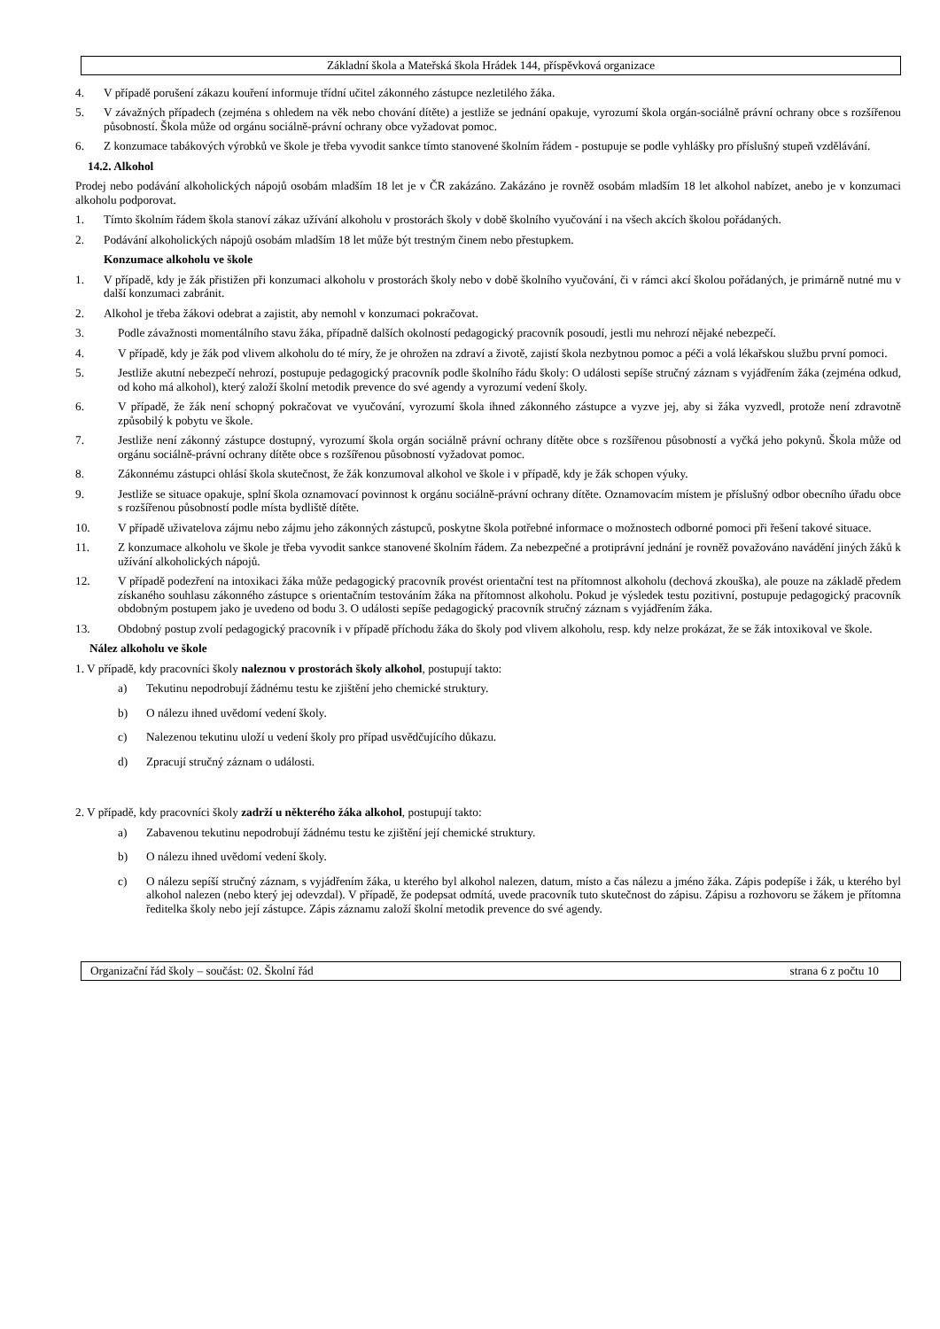Základní škola a Mateřská škola Hrádek 144, příspěvková organizace
4. V případě porušení zákazu kouření informuje třídní učitel zákonného zástupce nezletilého žáka.
5. V závažných případech (zejména s ohledem na věk nebo chování dítěte) a jestliže se jednání opakuje, vyrozumí škola orgán-sociálně právní ochrany obce s rozšířenou působností. Škola může od orgánu sociálně-právní ochrany obce vyžadovat pomoc.
6. Z konzumace tabákových výrobků ve škole je třeba vyvodit sankce tímto stanovené školním řádem - postupuje se podle vyhlášky pro příslušný stupeň vzdělávání.
14.2. Alkohol
Prodej nebo podávání alkoholických nápojů osobám mladším 18 let je v ČR zakázáno. Zakázáno je rovněž osobám mladším 18 let alkohol nabízet, anebo je v konzumaci alkoholu podporovat.
1. Tímto školním řádem škola stanoví zákaz užívání alkoholu v prostorách školy v době školního vyučování i na všech akcích školou pořádaných.
2. Podávání alkoholických nápojů osobám mladším 18 let může být trestným činem nebo přestupkem.
Konzumace alkoholu ve škole
1. V případě, kdy je žák přistižen při konzumaci alkoholu v prostorách školy nebo v době školního vyučování, či v rámci akcí školou pořádaných, je primárně nutné mu v další konzumaci zabránit.
2. Alkohol je třeba žákovi odebrat a zajistit, aby nemohl v konzumaci pokračovat.
3. Podle závažnosti momentálního stavu žáka, případně dalších okolností pedagogický pracovník posoudí, jestli mu nehrozí nějaké nebezpečí.
4. V případě, kdy je žák pod vlivem alkoholu do té míry, že je ohrožen na zdraví a životě, zajistí škola nezbytnou pomoc a péči a volá lékařskou službu první pomoci.
5. Jestliže akutní nebezpečí nehrozí, postupuje pedagogický pracovník podle školního řádu školy: O události sepíše stručný záznam s vyjádřením žáka (zejména odkud, od koho má alkohol), který založí školní metodik prevence do své agendy a vyrozumí vedení školy.
6. V případě, že žák není schopný pokračovat ve vyučování, vyrozumí škola ihned zákonného zástupce a vyzve jej, aby si žáka vyzvedl, protože není zdravotně způsobilý k pobytu ve škole.
7. Jestliže není zákonný zástupce dostupný, vyrozumí škola orgán sociálně právní ochrany dítěte obce s rozšířenou působností a vyčká jeho pokynů. Škola může od orgánu sociálně-právní ochrany dítěte obce s rozšířenou působností vyžadovat pomoc.
8. Zákonnému zástupci ohlásí škola skutečnost, že žák konzumoval alkohol ve škole i v případě, kdy je žák schopen výuky.
9. Jestliže se situace opakuje, splní škola oznamovací povinnost k orgánu sociálně-právní ochrany dítěte. Oznamovacím místem je příslušný odbor obecního úřadu obce s rozšířenou působností podle místa bydliště dítěte.
10. V případě uživatelova zájmu nebo zájmu jeho zákonných zástupců, poskytne škola potřebné informace o možnostech odborné pomoci při řešení takové situace.
11. Z konzumace alkoholu ve škole je třeba vyvodit sankce stanovené školním řádem. Za nebezpečné a protiprávní jednání je rovněž považováno navádění jiných žáků k užívání alkoholických nápojů.
12. V případě podezření na intoxikaci žáka může pedagogický pracovník provést orientační test na přítomnost alkoholu (dechová zkouška), ale pouze na základě předem získaného souhlasu zákonného zástupce s orientačním testováním žáka na přítomnost alkoholu. Pokud je výsledek testu pozitivní, postupuje pedagogický pracovník obdobným postupem jako je uvedeno od bodu 3. O události sepíše pedagogický pracovník stručný záznam s vyjádřením žáka.
13. Obdobný postup zvolí pedagogický pracovník i v případě příchodu žáka do školy pod vlivem alkoholu, resp. kdy nelze prokázat, že se žák intoxikoval ve škole.
Nález alkoholu ve škole
1. V případě, kdy pracovníci školy naleznou v prostorách školy alkohol, postupují takto:
a) Tekutinu nepodrobují žádnému testu ke zjištění jeho chemické struktury.
b) O nálezu ihned uvědomí vedení školy.
c) Nalezenou tekutinu uloží u vedení školy pro případ usvědčujícího důkazu.
d) Zpracují stručný záznam o události.
2. V případě, kdy pracovníci školy zadrží u některého žáka alkohol, postupují takto:
a) Zabavenou tekutinu nepodrobují žádnému testu ke zjištění její chemické struktury.
b) O nálezu ihned uvědomí vedení školy.
c) O nálezu sepíší stručný záznam, s vyjádřením žáka, u kterého byl alkohol nalezen, datum, místo a čas nálezu a jméno žáka. Zápis podepíše i žák, u kterého byl alkohol nalezen (nebo který jej odevzdal). V případě, že podepsat odmítá, uvede pracovník tuto skutečnost do zápisu. Zápisu a rozhovoru se žákem je přítomna ředitelka školy nebo její zástupce. Zápis záznamu založí školní metodik prevence do své agendy.
Organizační řád školy – součást: 02. Školní řád strana 6 z počtu 10